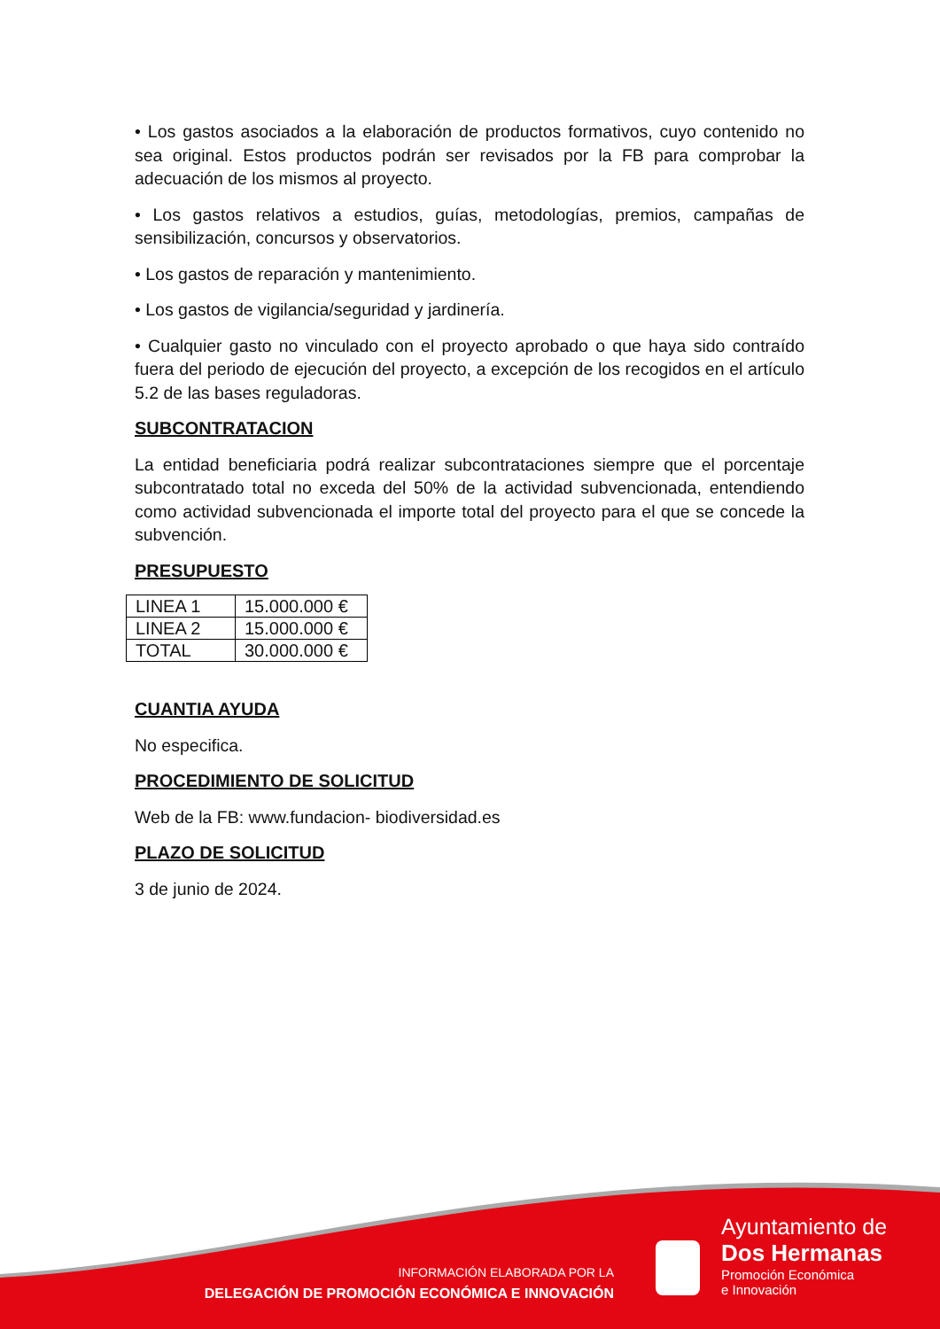• Los gastos asociados a la elaboración de productos formativos, cuyo contenido no sea original. Estos productos podrán ser revisados por la FB para comprobar la adecuación de los mismos al proyecto.
• Los gastos relativos a estudios, guías, metodologías, premios, campañas de sensibilización, concursos y observatorios.
• Los gastos de reparación y mantenimiento.
• Los gastos de vigilancia/seguridad y jardinería.
• Cualquier gasto no vinculado con el proyecto aprobado o que haya sido contraído fuera del periodo de ejecución del proyecto, a excepción de los recogidos en el artículo 5.2 de las bases reguladoras.
SUBCONTRATACION
La entidad beneficiaria podrá realizar subcontrataciones siempre que el porcentaje subcontratado total no exceda del 50% de la actividad subvencionada, entendiendo como actividad subvencionada el importe total del proyecto para el que se concede la subvención.
PRESUPUESTO
| LINEA 1 | 15.000.000 € |
| LINEA 2 | 15.000.000 € |
| TOTAL | 30.000.000 € |
CUANTIA AYUDA
No especifica.
PROCEDIMIENTO DE SOLICITUD
Web de la FB: www.fundacion- biodiversidad.es
PLAZO DE SOLICITUD
3 de junio de 2024.
INFORMACIÓN ELABORADA POR LA
DELEGACIÓN DE PROMOCIÓN ECONÓMICA E INNOVACIÓN
Ayuntamiento de
Dos Hermanas
Promoción Económica
e Innovación